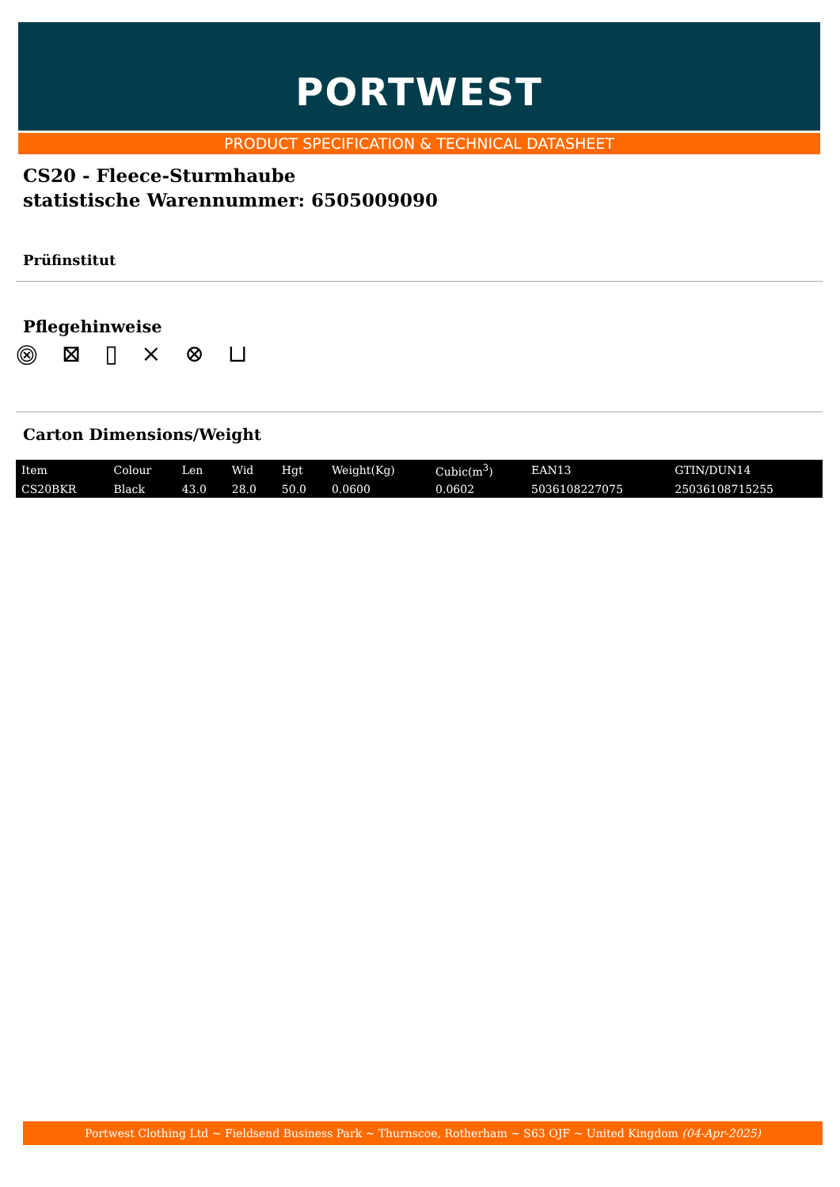PORTWEST
PRODUCT SPECIFICATION & TECHNICAL DATASHEET
CS20 - Fleece-Sturmhaube
statistische Warennummer: 6505009090
Prüfinstitut
Pflegehinweise
⨷ ⊠ ▯ ⨯ ⊗ ⊔
Carton Dimensions/Weight
| Item | Colour | Len | Wid | Hgt | Weight(Kg) | Cubic(m<sup>3</sup>) | EAN13 | GTIN/DUN14 |
| --- | --- | --- | --- | --- | --- | --- | --- | --- |
| CS20BKR | Black | 43.0 | 28.0 | 50.0 | 0.0600 | 0.0602 | 5036108227075 | 25036108715255 |
Portwest Clothing Ltd ~ Fieldsend Business Park ~ Thurnscoe, Rotherham ~ S63 OJF ~ United Kingdom (04-Apr-2025)